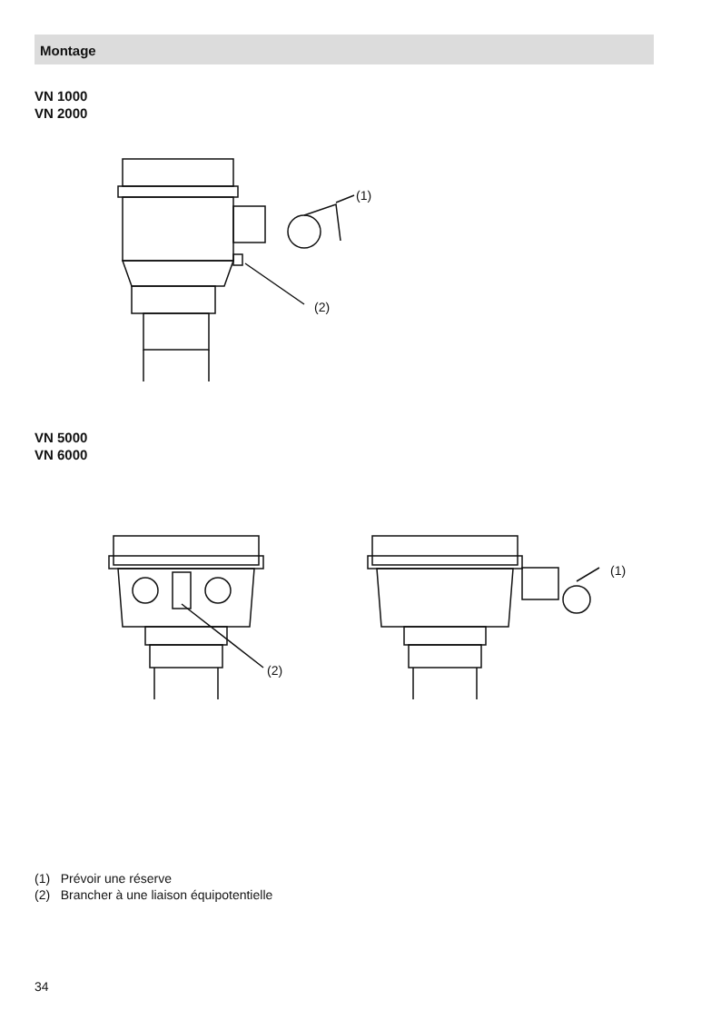Montage
VN 1000
VN 2000
(1)
(2)
VN 5000
VN 6000
(2)
(1)
(1) Prévoir une réserve
(2) Brancher à une liaison équipotentielle
34